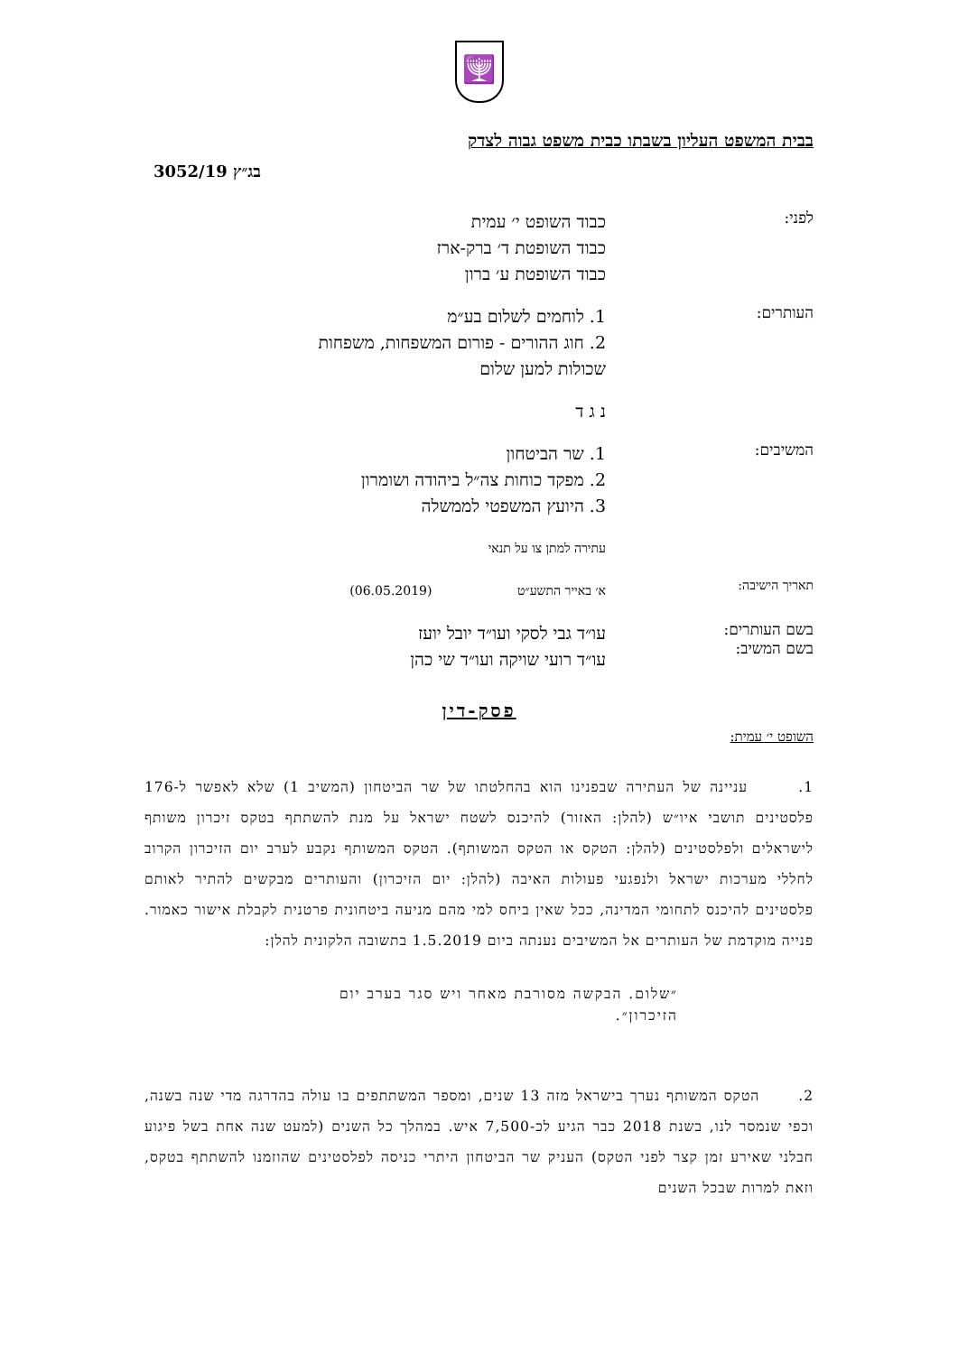🕎
בבית המשפט העליון בשבתו כבית משפט גבוה לצדק
בג״ץ 3052/19
לפני:
כבוד השופט י׳ עמית
כבוד השופטת ד׳ ברק-ארז
כבוד השופטת ע׳ ברון
העותרים:
1. לוחמים לשלום בע״מ
2. חוג ההורים - פורום המשפחות, משפחות
שכולות למען שלום
נ ג ד
המשיבים:
1. שר הביטחון
2. מפקד כוחות צה״ל ביהודה ושומרון
3. היועץ המשפטי לממשלה
עתירה למתן צו על תנאי
תאריך הישיבה:
א׳ באייר התשע״ט (06.05.2019)
בשם העותרים:
בשם המשיב:
עו״ד גבי לסקי ועו״ד יובל יועז
עו״ד רועי שויקה ועו״ד שי כהן
פסק-דין
השופט י׳ עמית:
1. עניינה של העתירה שבפנינו הוא בהחלטתו של שר הביטחון (המשיב 1) שלא לאפשר ל-176 פלסטינים תושבי איו״ש (להלן: האזור) להיכנס לשטח ישראל על מנת להשתתף בטקס זיכרון משותף לישראלים ולפלסטינים (להלן: הטקס או הטקס המשותף). הטקס המשותף נקבע לערב יום הזיכרון הקרוב לחללי מערכות ישראל ולנפגעי פעולות האיבה (להלן: יום הזיכרון) והעותרים מבקשים להתיר לאותם פלסטינים להיכנס לתחומי המדינה, ככל שאין ביחס למי מהם מניעה ביטחונית פרטנית לקבלת אישור כאמור. פנייה מוקדמת של העותרים אל המשיבים נענתה ביום 1.5.2019 בתשובה הלקונית להלן:
״שלום. הבקשה מסורבת מאחר ויש סגר בערב יום הזיכרון״.
2. הטקס המשותף נערך בישראל מזה 13 שנים, ומספר המשתתפים בו עולה בהדרגה מדי שנה בשנה, וכפי שנמסר לנו, בשנת 2018 כבר הגיע לכ-7,500 איש. במהלך כל השנים (למעט שנה אחת בשל פיגוע חבלני שאירע זמן קצר לפני הטקס) העניק שר הביטחון היתרי כניסה לפלסטינים שהוזמנו להשתתף בטקס, וזאת למרות שבכל השנים